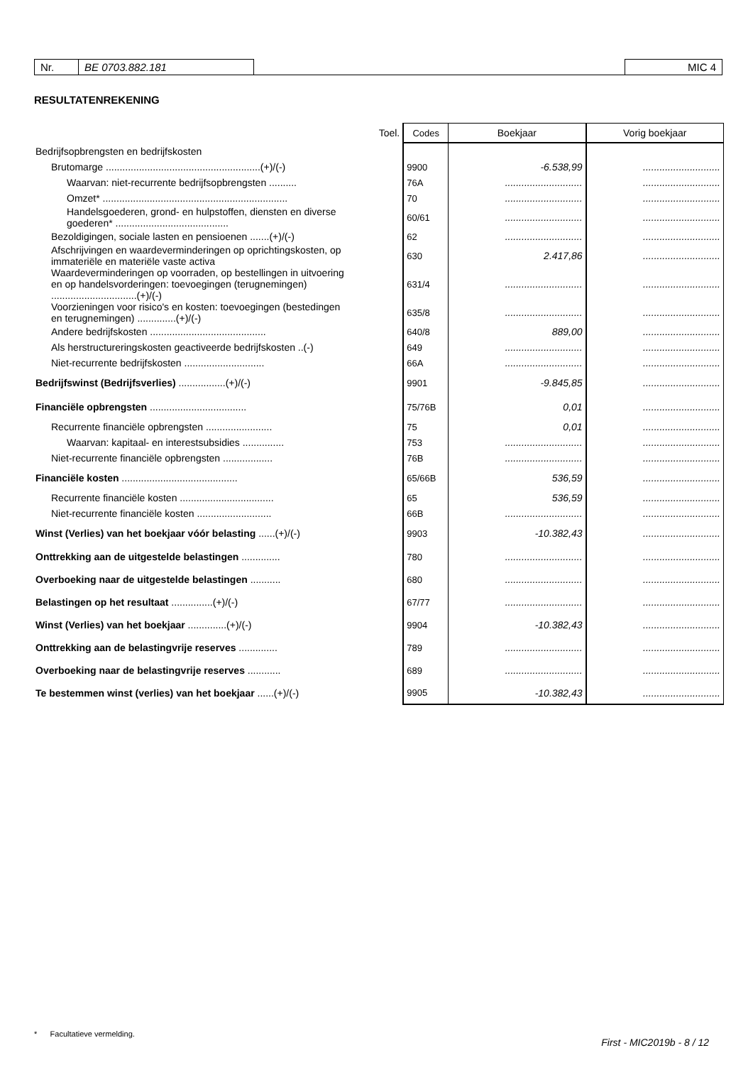| Nr. | BE 0703.882.181 | | MIC 4 |
RESULTATENREKENING
| | Toel. | Codes | Boekjaar | Vorig boekjaar |
| --- | --- | --- | --- | --- |
| Bedrijfsopbrengsten en bedrijfskosten | | | | |
| Brutomarge ........................................................(+)/(-) | | 9900 | -6.538,99 | ............................ |
| Waarvan: niet-recurrente bedrijfsopbrengsten .......... | | 76A | ............................ | ............................ |
| Omzet* ................................................................... | | 70 | ............................ | ............................ |
| Handelsgoederen, grond- en hulpstoffen, diensten en diverse goederen* ......................................... | | 60/61 | ............................ | ............................ |
| Bezoldigingen, sociale lasten en pensioenen .......(+)/(-) | | 62 | ............................ | ............................ |
| Afschrijvingen en waardeverminderingen op oprichtingskosten, op immateriële en materiële vaste activa | | 630 | 2.417,86 | ............................ |
| Waardeverminderingen op voorraden, op bestellingen in uitvoering en op handelsvorderingen: toevoegingen (terugnemingen) ...............................(+)/(-) | | 631/4 | ............................ | ............................ |
| Voorzieningen voor risico's en kosten: toevoegingen (bestedingen en terugnemingen) ..............(+)/(-) | | 635/8 | ............................ | ............................ |
| Andere bedrijfskosten .......................................... | | 640/8 | 889,00 | ............................ |
| Als herstructureringskosten geactiveerde bedrijfskosten ..(-) | | 649 | ............................ | ............................ |
| Niet-recurrente bedrijfskosten ............................. | | 66A | ............................ | ............................ |
| Bedrijfswinst (Bedrijfsverlies) .................(+)/(-) | | 9901 | -9.845,85 | ............................ |
| Financiële opbrengsten ................................... | | 75/76B | 0,01 | ............................ |
| Recurrente financiële opbrengsten ........................ | | 75 | 0,01 | ............................ |
| Waarvan: kapitaal- en interestsubsidies ............... | | 753 | ............................ | ............................ |
| Niet-recurrente financiële opbrengsten .................. | | 76B | ............................ | ............................ |
| Financiële kosten .......................................... | | 65/66B | 536,59 | ............................ |
| Recurrente financiële kosten .................................. | | 65 | 536,59 | ............................ |
| Niet-recurrente financiële kosten ........................... | | 66B | ............................ | ............................ |
| Winst (Verlies) van het boekjaar vóór belasting ......(+)/(-) | | 9903 | -10.382,43 | ............................ |
| Onttrekking aan de uitgestelde belastingen .............. | | 780 | ............................ | ............................ |
| Overboeking naar de uitgestelde belastingen ........... | | 680 | ............................ | ............................ |
| Belastingen op het resultaat ...............(+)/(-) | | 67/77 | ............................ | ............................ |
| Winst (Verlies) van het boekjaar ..............(+)/(-) | | 9904 | -10.382,43 | ............................ |
| Onttrekking aan de belastingvrije reserves .............. | | 789 | ............................ | ............................ |
| Overboeking naar de belastingvrije reserves ............ | | 689 | ............................ | ............................ |
| Te bestemmen winst (verlies) van het boekjaar ......(+)/(-) | | 9905 | -10.382,43 | ............................ |
* Facultatieve vermelding.
First - MIC2019b - 8 / 12